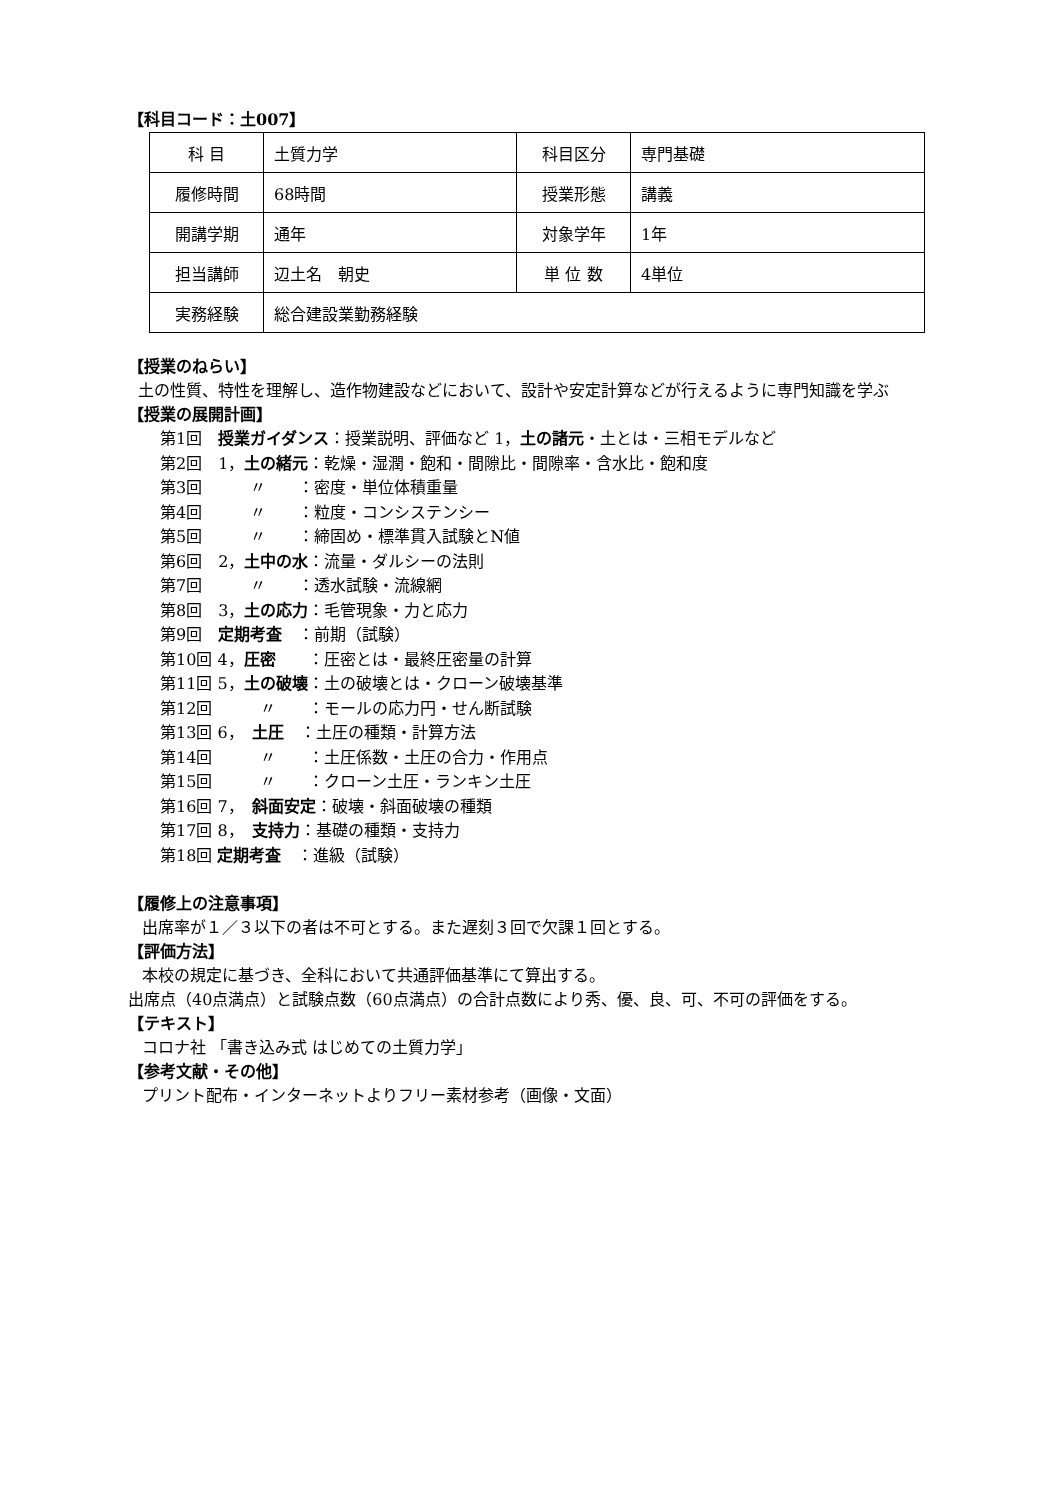【科目コード：土007】
| 科 目 | 土質力学 | 科目区分 | 専門基礎 |
| 履修時間 | 68時間 | 授業形態 | 講義 |
| 開講学期 | 通年 | 対象学年 | 1年 |
| 担当講師 | 辺土名 朝史 | 単 位 数 | 4単位 |
| 実務経験 | 総合建設業勤務経験 | | |
【授業のねらい】
　土の性質、特性を理解し、造作物建設などにおいて、設計や安定計算などが行えるように専門知識を学ぶ
【授業の展開計画】
第1回　授業ガイダンス：授業説明、評価など 1，土の諸元・土とは・三相モデルなど
第2回　1，土の緒元：乾燥・湿潤・飽和・間隙比・間隙率・含水比・飽和度
第3回　　　〃　　：密度・単位体積重量
第4回　　　〃　　：粒度・コンシステンシー
第5回　　　〃　　：締固め・標準貫入試験とN値
第6回　2，土中の水：流量・ダルシーの法則
第7回　　　〃　　：透水試験・流線網
第8回　3，土の応力：毛管現象・力と応力
第9回　定期考査　：前期（試験）
第10回 4，圧密　　：圧密とは・最終圧密量の計算
第11回 5，土の破壊：土の破壊とは・クローン破壊基準
第12回　　　〃　　：モールの応力円・せん断試験
第13回 6，　土圧　：土圧の種類・計算方法
第14回　　　〃　　：土圧係数・土圧の合力・作用点
第15回　　　〃　　：クローン土圧・ランキン土圧
第16回 7，　斜面安定：破壊・斜面破壊の種類
第17回 8，　支持力：基礎の種類・支持力
第18回 定期考査　：進級（試験）
【履修上の注意事項】
出席率が１／３以下の者は不可とする。また遅刻３回で欠課１回とする。
【評価方法】
本校の規定に基づき、全科において共通評価基準にて算出する。
出席点（40点満点）と試験点数（60点満点）の合計点数により秀、優、良、可、不可の評価をする。
【テキスト】
コロナ社 「書き込み式 はじめての土質力学」
【参考文献・その他】
プリント配布・インターネットよりフリー素材参考（画像・文面）